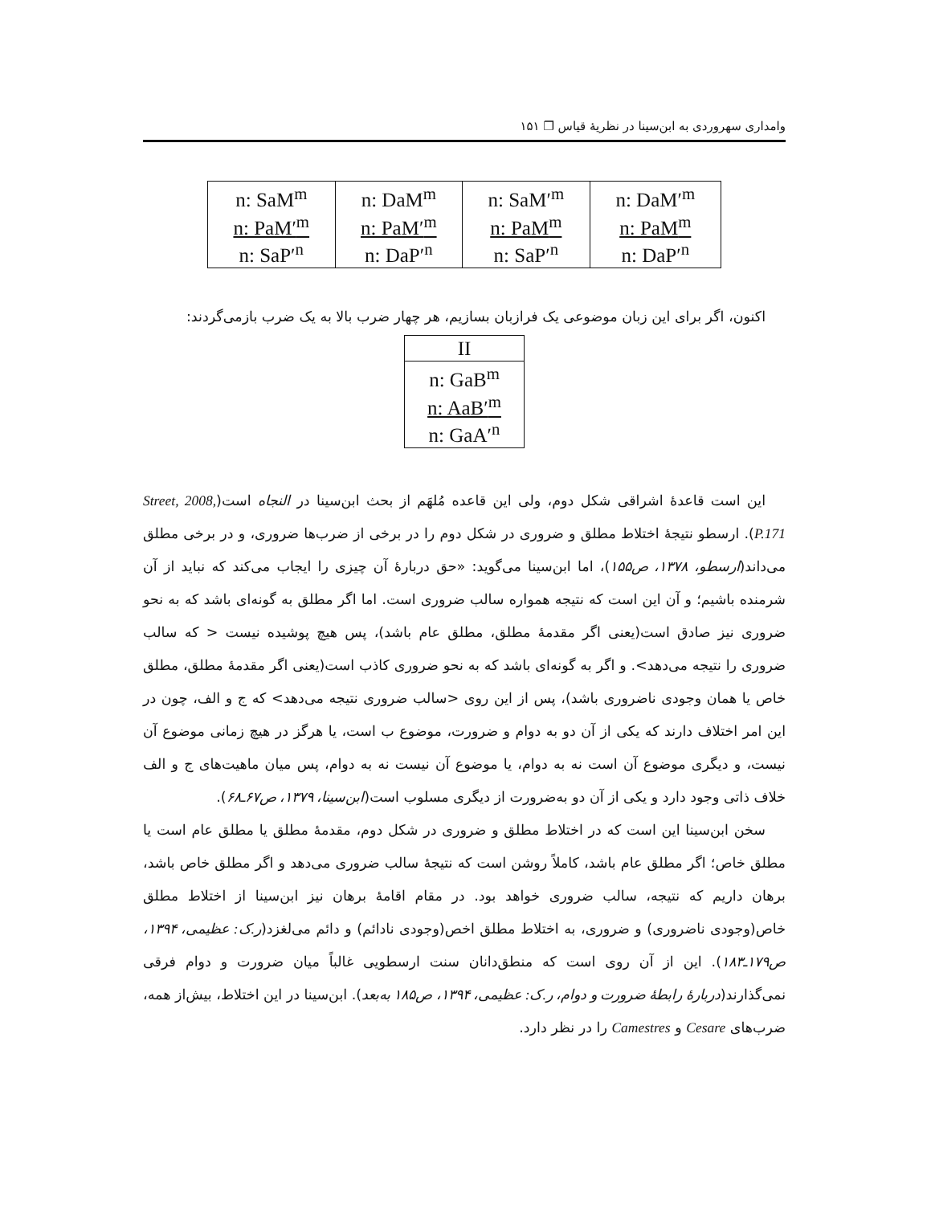وامداری سهروردی به ابن‌سینا در نظریهٔ قیاس ❐ ۱۵۱
| n: SaM<sup>m</sup> n: PaM′<sup>m</sup> n: SaP′<sup>n</sup> | n: DaM<sup>m</sup> n: PaM′<sup>m</sup> n: DaP′<sup>n</sup> | n: SaM′<sup>m</sup> n: PaM<sup>m</sup> n: SaP′<sup>n</sup> | n: DaM′<sup>m</sup> n: PaM<sup>m</sup> n: DaP′<sup>n</sup> |
اکنون، اگر برای این زبان موضوعی یک فرازبان بسازیم، هر چهار ضرب بالا به یک ضرب بازمی‌گردند:
| II |
| n: GaB<sup>m</sup> n: AaB′<sup>m</sup> n: GaA′<sup>n</sup> |
این است قاعدهٔ اشراقی شکل دوم، ولی این قاعده مُلهَم از بحث ابن‌سینا در النجاه است(Street, 2008, P.171). ارسطو نتیجهٔ اختلاط مطلق و ضروری در شکل دوم را در برخی از ضرب‌ها ضروری، و در برخی مطلق می‌داند(ارسطو، ۱۳۷۸، ص۱۵۵)، اما ابن‌سینا می‌گوید: «حق دربارهٔ آن چیزی را ایجاب می‌کند که نباید از آن شرمنده باشیم؛ و آن این است که نتیجه همواره سالب ضروری است. اما اگر مطلق به گونه‌ای باشد که به نحو ضروری نیز صادق است(یعنی اگر مقدمهٔ مطلق، مطلق عام باشد)، پس هیچ پوشیده نیست < که سالب ضروری را نتیجه می‌دهد>. و اگر به گونه‌ای باشد که به نحو ضروری کاذب است(یعنی اگر مقدمهٔ مطلق، مطلق خاص یا همان وجودی ناضروری باشد)، پس از این روی <سالب ضروری نتیجه می‌دهد> که ج و الف، چون در این امر اختلاف دارند که یکی از آن دو به دوام و ضرورت، موضوع ب است، یا هرگز در هیچ زمانی موضوع آن نیست، و دیگری موضوع آن است نه به دوام، یا موضوع آن نیست نه به دوام، پس میان ماهیت‌های ج و الف خلاف ذاتی وجود دارد و یکی از آن دو به‌ضرورت از دیگری مسلوب است(ابن‌سینا، ۱۳۷۹، ص۶۷ـ۶۸).
سخن ابن‌سینا این است که در اختلاط مطلق و ضروری در شکل دوم، مقدمهٔ مطلق یا مطلق عام است یا مطلق خاص؛ اگر مطلق عام باشد، کاملاً روشن است که نتیجهٔ سالب ضروری می‌دهد و اگر مطلق خاص باشد، برهان داریم که نتیجه، سالب ضروری خواهد بود. در مقام اقامهٔ برهان نیز ابن‌سینا از اختلاط مطلق خاص(وجودی ناضروری) و ضروری، به اختلاط مطلق اخص(وجودی نادائم) و دائم می‌لغزد(ر.ک: عظیمی، ۱۳۹۴، ص۱۷۹ـ۱۸۳). این از آن روی است که منطق‌دانان سنت ارسطویی غالباً میان ضرورت و دوام فرقی نمی‌گذارند(دربارهٔ رابطهٔ ضرورت و دوام، ر.ک: عظیمی، ۱۳۹۴، ص۱۸۵ به‌بعد). ابن‌سینا در این اختلاط، بیش‌از همه، ضرب‌های Cesare و Camestres را در نظر دارد.